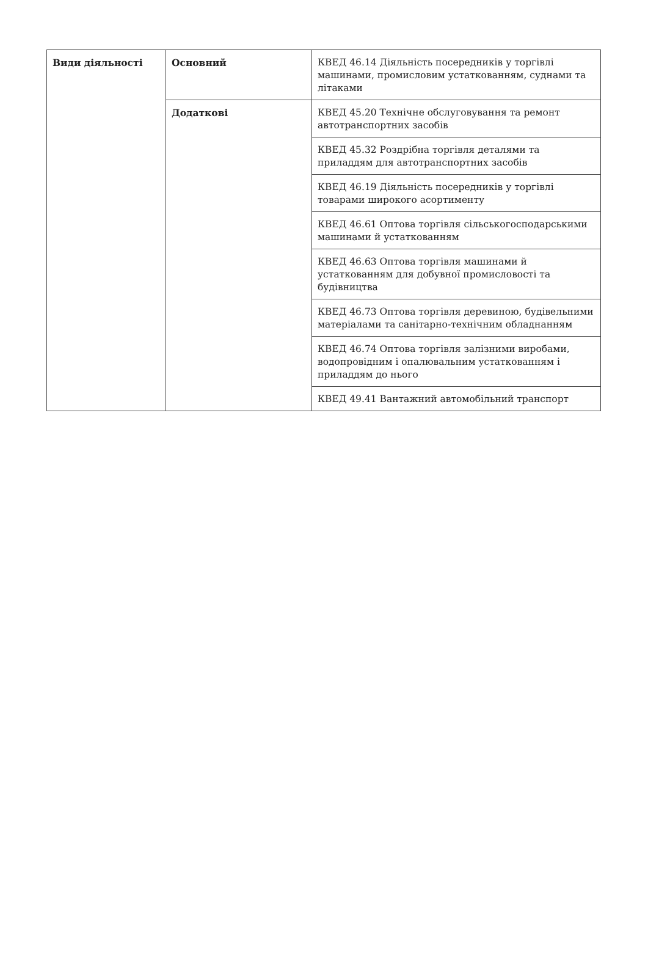| Види діяльності | Основний | КВЕД 46.14 Діяльність посередників у торгівлі машинами, промисловим устаткованням, суднами та літаками |
| | Додаткові | КВЕД 45.20 Технічне обслуговування та ремонт автотранспортних засобів |
| | | КВЕД 45.32 Роздрібна торгівля деталями та приладдям для автотранспортних засобів |
| | | КВЕД 46.19 Діяльність посередників у торгівлі товарами широкого асортименту |
| | | КВЕД 46.61 Оптова торгівля сільськогосподарськими машинами й устаткованням |
| | | КВЕД 46.63 Оптова торгівля машинами й устаткованням для добувної промисловості та будівництва |
| | | КВЕД 46.73 Оптова торгівля деревиною, будівельними матеріалами та санітарно-технічним обладнанням |
| | | КВЕД 46.74 Оптова торгівля залізними виробами, водопровідним і опалювальним устаткованням і приладдям до нього |
| | | КВЕД 49.41 Вантажний автомобільний транспорт |